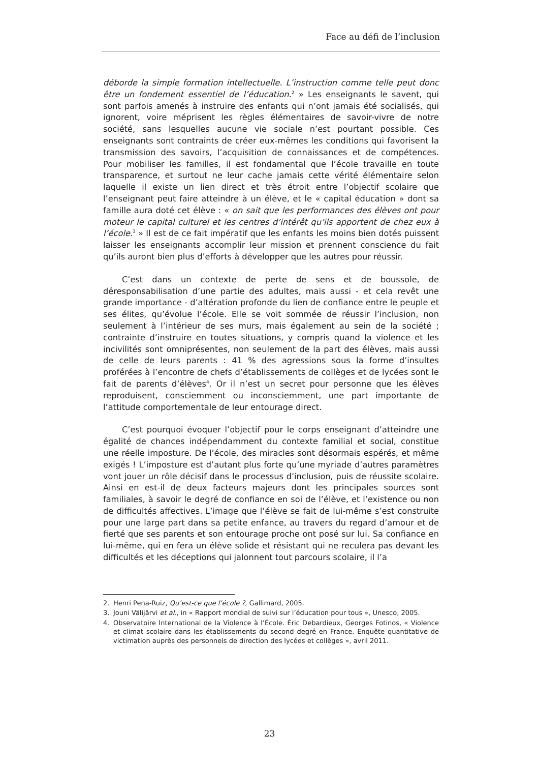Face au défi de l’inclusion
déborde la simple formation intellectuelle. L’instruction comme telle peut donc être un fondement essentiel de l’éducation.<sup>2</sup> » Les enseignants le savent, qui sont parfois amenés à instruire des enfants qui n’ont jamais été socialisés, qui ignorent, voire méprisent les règles élémentaires de savoir-vivre de notre société, sans lesquelles aucune vie sociale n’est pourtant possible. Ces enseignants sont contraints de créer eux-mêmes les conditions qui favorisent la transmission des savoirs, l’acquisition de connaissances et de compétences. Pour mobiliser les familles, il est fondamental que l’école travaille en toute transparence, et surtout ne leur cache jamais cette vérité élémentaire selon laquelle il existe un lien direct et très étroit entre l’objectif scolaire que l’enseignant peut faire atteindre à un élève, et le « capital éducation » dont sa famille aura doté cet élève : « on sait que les performances des élèves ont pour moteur le capital culturel et les centres d’intérêt qu’ils apportent de chez eux à l’école.<sup>3</sup> » Il est de ce fait impératif que les enfants les moins bien dotés puissent laisser les enseignants accomplir leur mission et prennent conscience du fait qu’ils auront bien plus d’efforts à développer que les autres pour réussir.
C’est dans un contexte de perte de sens et de boussole, de déresponsabilisation d’une partie des adultes, mais aussi - et cela revêt une grande importance - d’altération profonde du lien de confiance entre le peuple et ses élites, qu’évolue l’école. Elle se voit sommée de réussir l’inclusion, non seulement à l’intérieur de ses murs, mais également au sein de la société ; contrainte d’instruire en toutes situations, y compris quand la violence et les incivilités sont omniprésentes, non seulement de la part des élèves, mais aussi de celle de leurs parents : 41 % des agressions sous la forme d’insultes proférées à l’encontre de chefs d’établissements de collèges et de lycées sont le fait de parents d’élèves<sup>4</sup>. Or il n’est un secret pour personne que les élèves reproduisent, consciemment ou inconsciemment, une part importante de l’attitude comportementale de leur entourage direct.
C’est pourquoi évoquer l’objectif pour le corps enseignant d’atteindre une égalité de chances indépendamment du contexte familial et social, constitue une réelle imposture. De l’école, des miracles sont désormais espérés, et même exigés ! L’imposture est d’autant plus forte qu’une myriade d’autres paramètres vont jouer un rôle décisif dans le processus d’inclusion, puis de réussite scolaire. Ainsi en est-il de deux facteurs majeurs dont les principales sources sont familiales, à savoir le degré de confiance en soi de l’élève, et l’existence ou non de difficultés affectives. L’image que l’élève se fait de lui-même s’est construite pour une large part dans sa petite enfance, au travers du regard d’amour et de fierté que ses parents et son entourage proche ont posé sur lui. Sa confiance en lui-même, qui en fera un élève solide et résistant qui ne reculera pas devant les difficultés et les déceptions qui jalonnent tout parcours scolaire, il l’a
2. Henri Pena-Ruiz, Qu’est-ce que l’école ?, Gallimard, 2005.
3. Jouni Välijärvi et al., in « Rapport mondial de suivi sur l’éducation pour tous », Unesco, 2005.
4. Observatoire International de la Violence à l’École. Éric Debardieux, Georges Fotinos, « Violence et climat scolaire dans les établissements du second degré en France. Enquête quantitative de victimation auprès des personnels de direction des lycées et collèges », avril 2011.
23